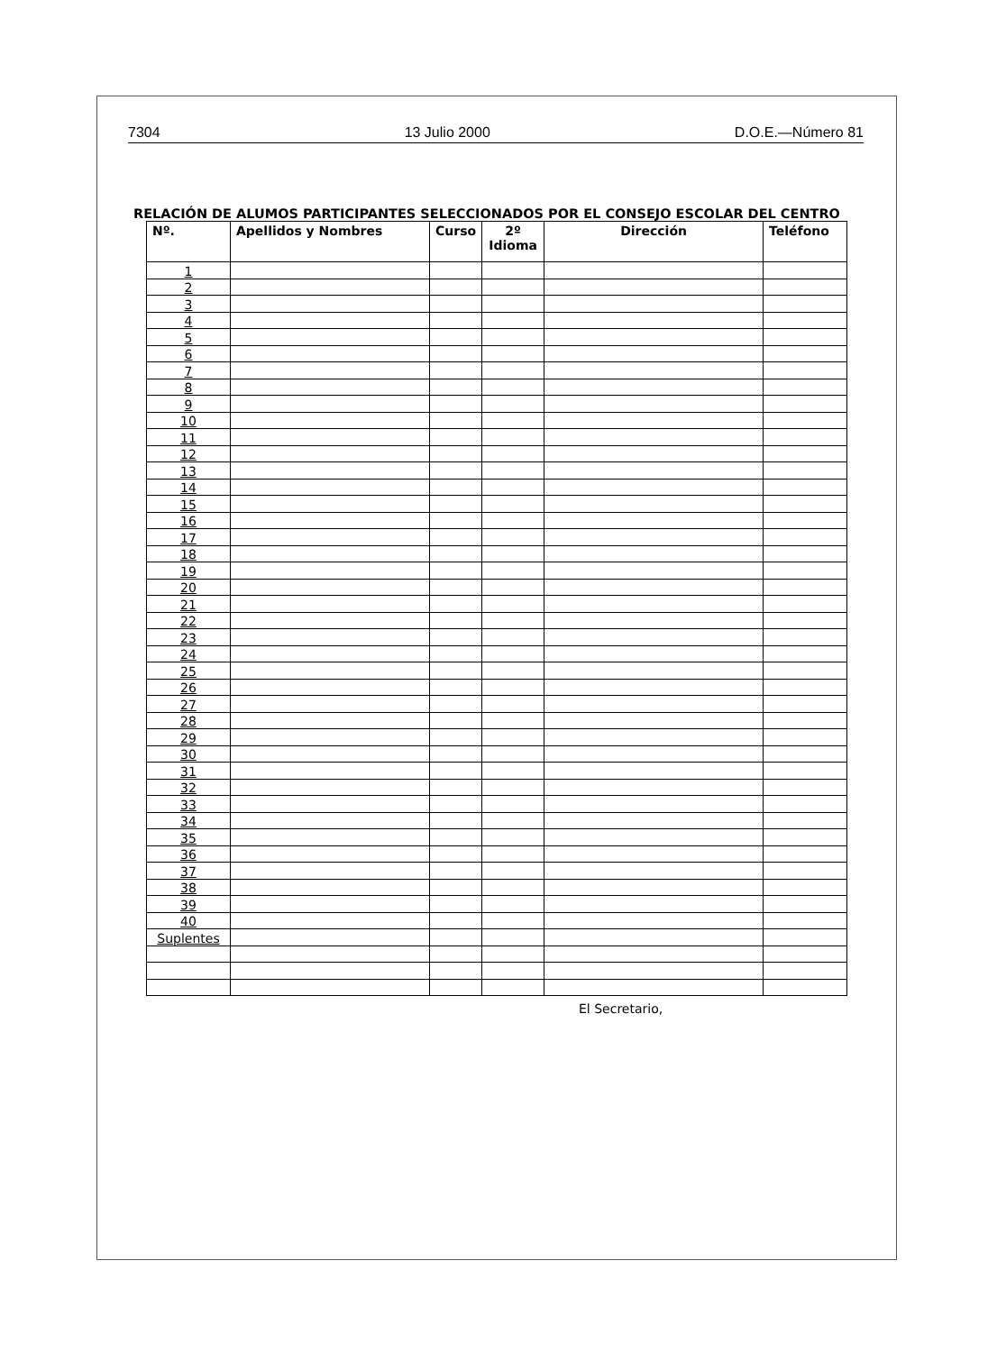7304 13 Julio 2000 D.O.E.—Número 81
RELACIÓN DE ALUMOS PARTICIPANTES SELECCIONADOS POR EL CONSEJO ESCOLAR DEL CENTRO
| Nº. | Apellidos y Nombres | Curso | 2º Idioma | Dirección | Teléfono |
| --- | --- | --- | --- | --- | --- |
| 1 | | | | | |
| 2 | | | | | |
| 3 | | | | | |
| 4 | | | | | |
| 5 | | | | | |
| 6 | | | | | |
| 7 | | | | | |
| 8 | | | | | |
| 9 | | | | | |
| 10 | | | | | |
| 11 | | | | | |
| 12 | | | | | |
| 13 | | | | | |
| 14 | | | | | |
| 15 | | | | | |
| 16 | | | | | |
| 17 | | | | | |
| 18 | | | | | |
| 19 | | | | | |
| 20 | | | | | |
| 21 | | | | | |
| 22 | | | | | |
| 23 | | | | | |
| 24 | | | | | |
| 25 | | | | | |
| 26 | | | | | |
| 27 | | | | | |
| 28 | | | | | |
| 29 | | | | | |
| 30 | | | | | |
| 31 | | | | | |
| 32 | | | | | |
| 33 | | | | | |
| 34 | | | | | |
| 35 | | | | | |
| 36 | | | | | |
| 37 | | | | | |
| 38 | | | | | |
| 39 | | | | | |
| 40 | | | | | |
| Suplentes | | | | | |
El Secretario,